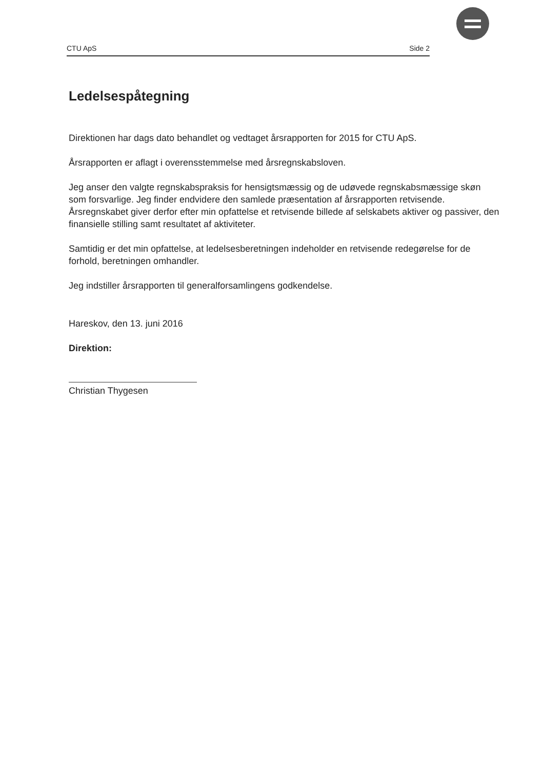CTU ApS Side 2
Ledelsespåtegning
Direktionen har dags dato behandlet og vedtaget årsrapporten for 2015 for CTU ApS.
Årsrapporten er aflagt i overensstemmelse med årsregnskabsloven.
Jeg anser den valgte regnskabspraksis for hensigtsmæssig og de udøvede regnskabsmæssige skøn som forsvarlige. Jeg finder endvidere den samlede præsentation af årsrapporten retvisende. Årsregnskabet giver derfor efter min opfattelse et retvisende billede af selskabets aktiver og passiver, den finansielle stilling samt resultatet af aktiviteter.
Samtidig er det min opfattelse, at ledelsesberetningen indeholder en retvisende redegørelse for de forhold, beretningen omhandler.
Jeg indstiller årsrapporten til generalforsamlingens godkendelse.
Hareskov, den 13. juni 2016
Direktion:
Christian Thygesen